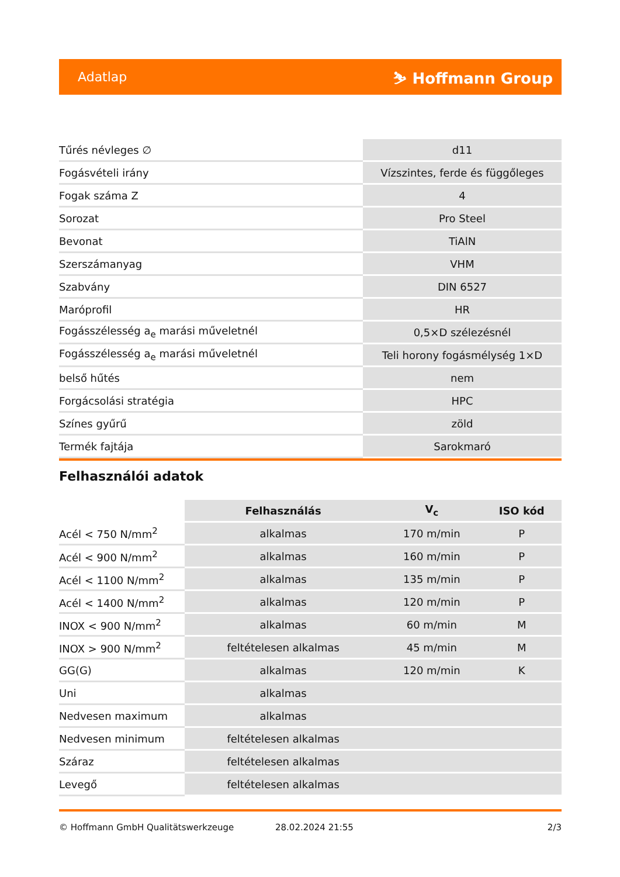Adatlap ⛷ Hoffmann Group
| Tűrés névleges ∅ | d11 |
| Fogásvételi irány | Vízszintes, ferde és függőleges |
| Fogak száma Z | 4 |
| Sorozat | Pro Steel |
| Bevonat | TiAlN |
| Szerszámanyag | VHM |
| Szabvány | DIN 6527 |
| Maróprofil | HR |
| Fogásszélesség a<sub>e</sub> marási műveletnél | 0,5×D szélezésnél |
| Fogásszélesség a<sub>e</sub> marási műveletnél | Teli horony fogásmélység 1×D |
| belső hűtés | nem |
| Forgácsolási stratégia | HPC |
| Színes gyűrű | zöld |
| Termék fajtája | Sarokmaró |
Felhasználói adatok
| | Felhasználás | V<sub>c</sub> | ISO kód |
| --- | --- | --- | --- |
| Acél < 750 N/mm<sup>2</sup> | alkalmas | 170 m/min | P |
| Acél < 900 N/mm<sup>2</sup> | alkalmas | 160 m/min | P |
| Acél < 1100 N/mm<sup>2</sup> | alkalmas | 135 m/min | P |
| Acél < 1400 N/mm<sup>2</sup> | alkalmas | 120 m/min | P |
| INOX < 900 N/mm<sup>2</sup> | alkalmas | 60 m/min | M |
| INOX > 900 N/mm<sup>2</sup> | feltételesen alkalmas | 45 m/min | M |
| GG(G) | alkalmas | 120 m/min | K |
| Uni | alkalmas | | |
| Nedvesen maximum | alkalmas | | |
| Nedvesen minimum | feltételesen alkalmas | | |
| Száraz | feltételesen alkalmas | | |
| Levegő | feltételesen alkalmas | | |
© Hoffmann GmbH Qualitätswerkzeuge 28.02.2024 21:55 2/3